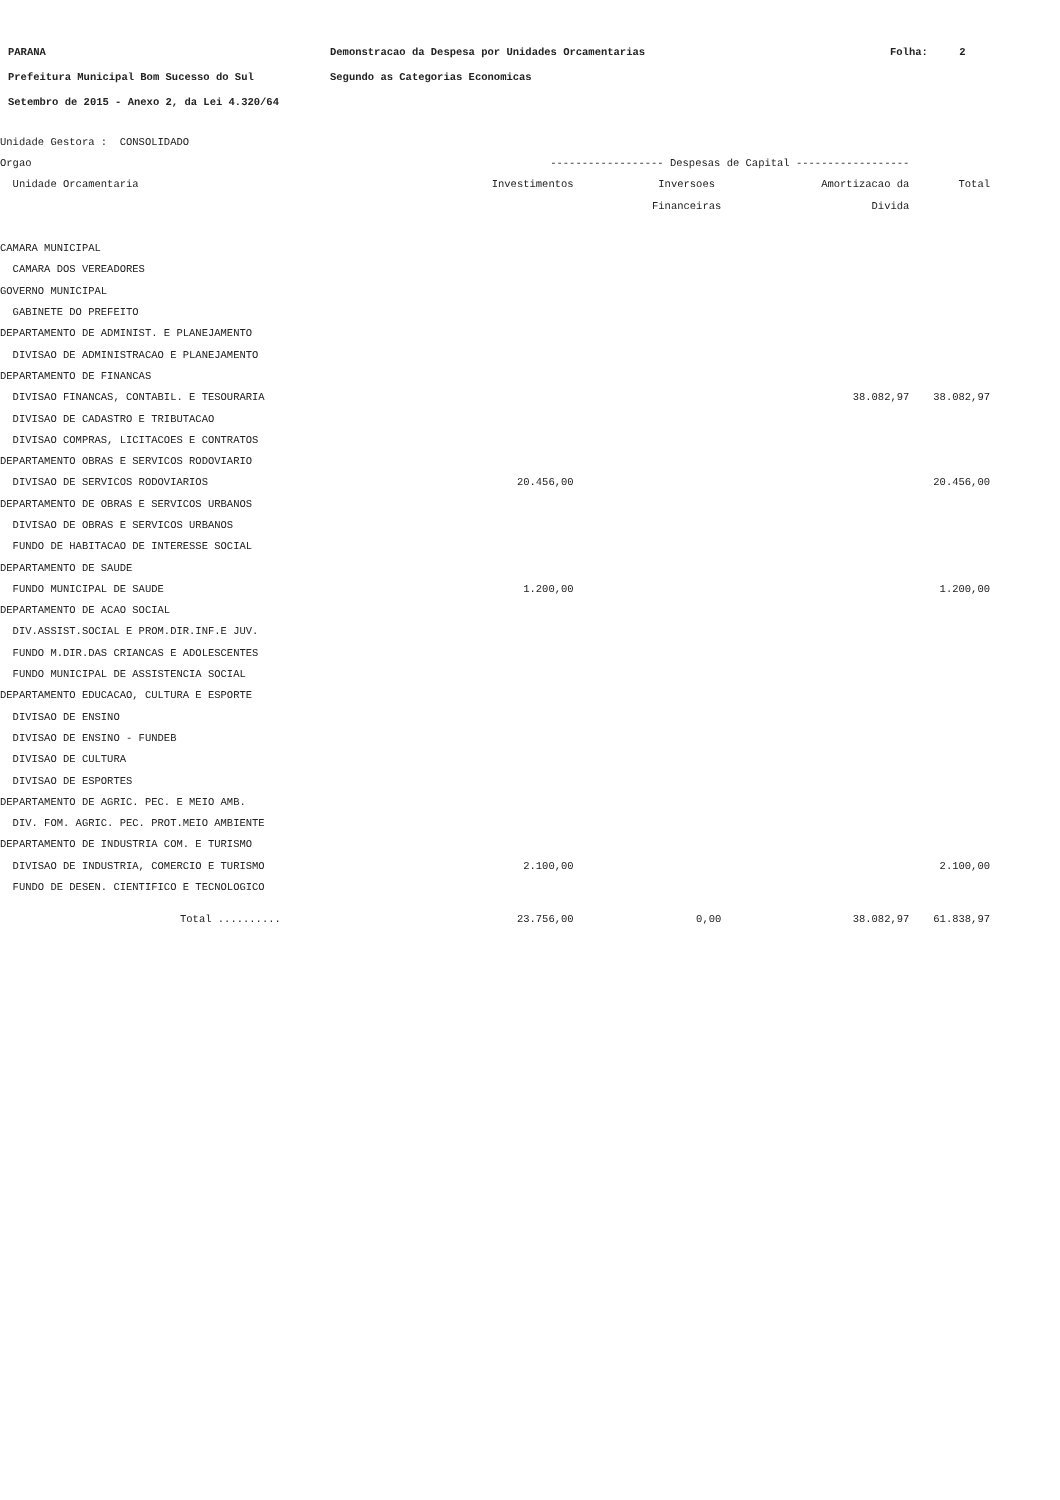PARANA Demonstracao da Despesa por Unidades Orcamentarias Folha: 2
Prefeitura Municipal Bom Sucesso do Sul Segundo as Categorias Economicas
Setembro de 2015 - Anexo 2, da Lei 4.320/64
| Unidade Gestora : CONSOLIDADO | | | | |
| Orgao | ------------------ Despesas de Capital ------------------ | | | |
| Unidade Orcamentaria | Investimentos | Inversoes | Amortizacao da | Total |
| | | Financeiras | Divida | |
| CAMARA MUNICIPAL | | | | |
| CAMARA DOS VEREADORES | | | | |
| GOVERNO MUNICIPAL | | | | |
| GABINETE DO PREFEITO | | | | |
| DEPARTAMENTO DE ADMINIST. E PLANEJAMENTO | | | | |
| DIVISAO DE ADMINISTRACAO E PLANEJAMENTO | | | | |
| DEPARTAMENTO DE FINANCAS | | | | |
| DIVISAO FINANCAS, CONTABIL. E TESOURARIA | | | 38.082,97 | 38.082,97 |
| DIVISAO DE CADASTRO E TRIBUTACAO | | | | |
| DIVISAO COMPRAS, LICITACOES E CONTRATOS | | | | |
| DEPARTAMENTO OBRAS E SERVICOS RODOVIARIO | | | | |
| DIVISAO DE SERVICOS RODOVIARIOS | 20.456,00 | | | 20.456,00 |
| DEPARTAMENTO DE OBRAS E SERVICOS URBANOS | | | | |
| DIVISAO DE OBRAS E SERVICOS URBANOS | | | | |
| FUNDO DE HABITACAO DE INTERESSE SOCIAL | | | | |
| DEPARTAMENTO DE SAUDE | | | | |
| FUNDO MUNICIPAL DE SAUDE | 1.200,00 | | | 1.200,00 |
| DEPARTAMENTO DE ACAO SOCIAL | | | | |
| DIV.ASSIST.SOCIAL E PROM.DIR.INF.E JUV. | | | | |
| FUNDO M.DIR.DAS CRIANCAS E ADOLESCENTES | | | | |
| FUNDO MUNICIPAL DE ASSISTENCIA SOCIAL | | | | |
| DEPARTAMENTO EDUCACAO, CULTURA E ESPORTE | | | | |
| DIVISAO DE ENSINO | | | | |
| DIVISAO DE ENSINO - FUNDEB | | | | |
| DIVISAO DE CULTURA | | | | |
| DIVISAO DE ESPORTES | | | | |
| DEPARTAMENTO DE AGRIC. PEC. E MEIO AMB. | | | | |
| DIV. FOM. AGRIC. PEC. PROT.MEIO AMBIENTE | | | | |
| DEPARTAMENTO DE INDUSTRIA COM. E TURISMO | | | | |
| DIVISAO DE INDUSTRIA, COMERCIO E TURISMO | 2.100,00 | | | 2.100,00 |
| FUNDO DE DESEN. CIENTIFICO E TECNOLOGICO | | | | |
| Total .......... | 23.756,00 | 0,00 | 38.082,97 | 61.838,97 |